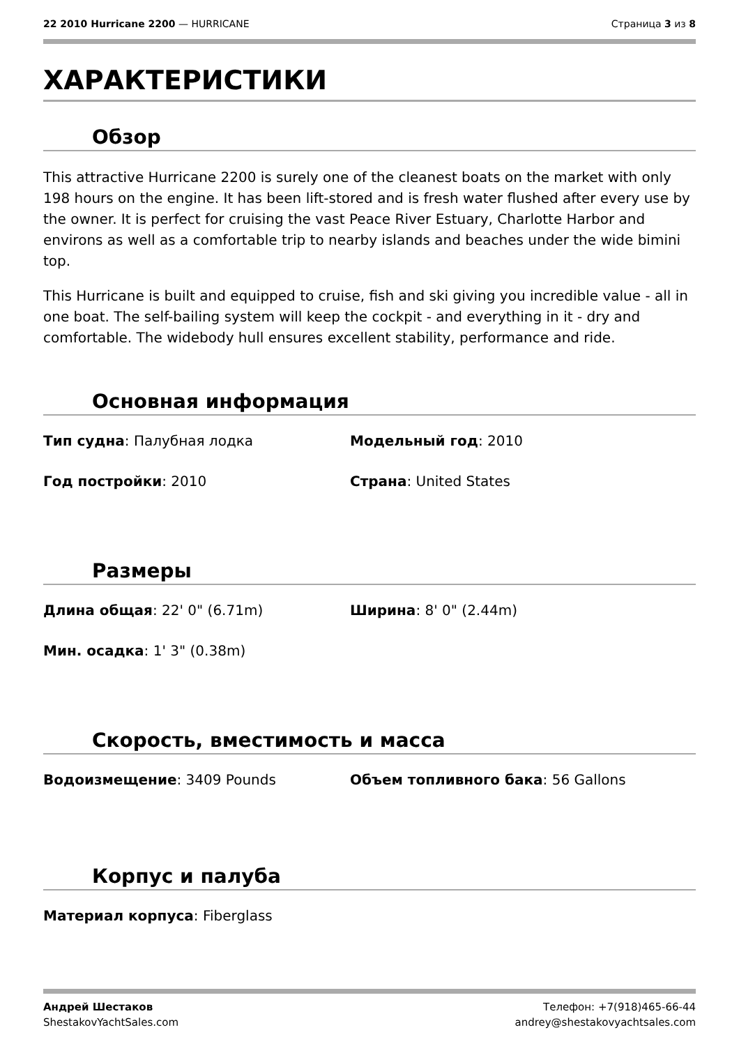22 2010 Hurricane 2200 — HURRICANE
Страница 3 из 8
ХАРАКТЕРИСТИКИ
Обзор
This attractive Hurricane 2200 is surely one of the cleanest boats on the market with only 198 hours on the engine. It has been lift-stored and is fresh water flushed after every use by the owner. It is perfect for cruising the vast Peace River Estuary, Charlotte Harbor and environs as well as a comfortable trip to nearby islands and beaches under the wide bimini top.
This Hurricane is built and equipped to cruise, fish and ski giving you incredible value - all in one boat. The self-bailing system will keep the cockpit - and everything in it - dry and comfortable. The widebody hull ensures excellent stability, performance and ride.
Основная информация
Тип судна: Палубная лодка Модельный год: 2010
Год постройки: 2010 Страна: United States
Размеры
Длина общая: 22' 0" (6.71m) Ширина: 8' 0" (2.44m)
Мин. осадка: 1' 3" (0.38m)
Скорость, вместимость и масса
Водоизмещение: 3409 Pounds Объем топливного бака: 56 Gallons
Корпус и палуба
Материал корпуса: Fiberglass
Андрей Шестаков
ShestakovYachtSales.com
Телефон: +7(918)465-66-44
andrey@shestakovyachtsales.com